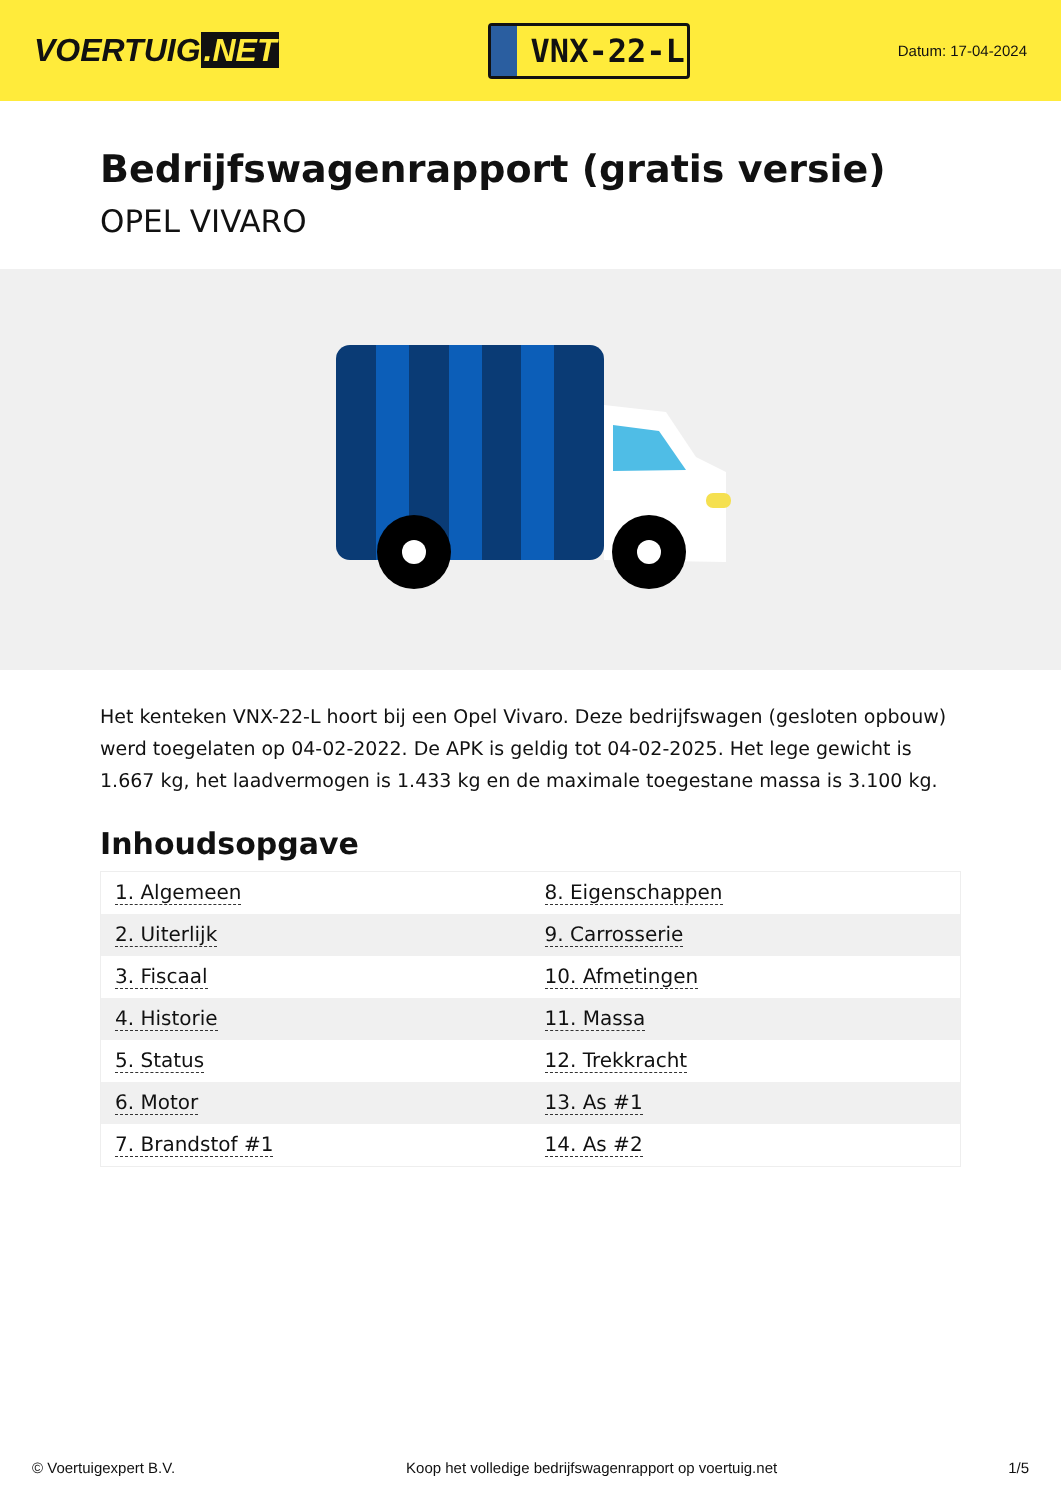VOERTUIG.NET
VNX-22-L
Datum: 17-04-2024
Bedrijfswagenrapport (gratis versie)
OPEL VIVARO
Het kenteken VNX-22-L hoort bij een Opel Vivaro. Deze bedrijfswagen (gesloten opbouw) werd toegelaten op 04-02-2022. De APK is geldig tot 04-02-2025. Het lege gewicht is 1.667 kg, het laadvermogen is 1.433 kg en de maximale toegestane massa is 3.100 kg.
Inhoudsopgave
| 1. Algemeen | 8. Eigenschappen |
| 2. Uiterlijk | 9. Carrosserie |
| 3. Fiscaal | 10. Afmetingen |
| 4. Historie | 11. Massa |
| 5. Status | 12. Trekkracht |
| 6. Motor | 13. As #1 |
| 7. Brandstof #1 | 14. As #2 |
© Voertuigexpert B.V. Koop het volledige bedrijfswagenrapport op voertuig.net 1/5